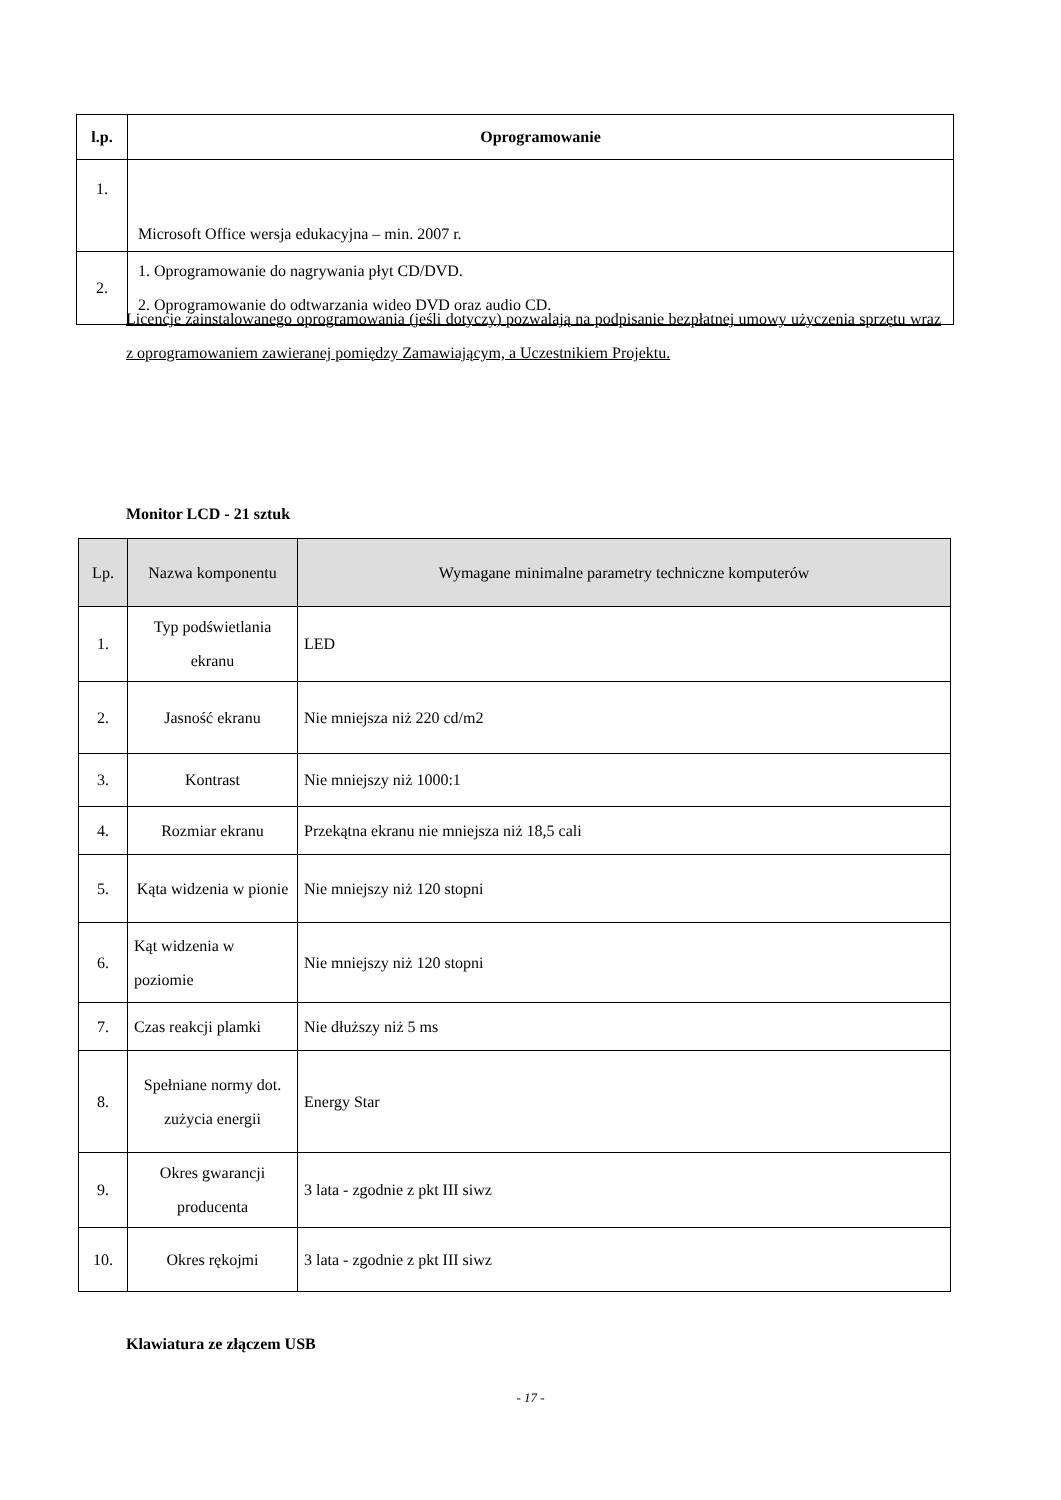| l.p. | Oprogramowanie |
| --- | --- |
| 1. | Microsoft Office wersja edukacyjna – min. 2007 r. |
| 2. | 1. Oprogramowanie do nagrywania płyt CD/DVD. 2. Oprogramowanie do odtwarzania wideo DVD oraz audio CD. |
Licencje zainstalowanego oprogramowania (jeśli dotyczy) pozwalają na podpisanie bezpłatnej umowy użyczenia sprzętu wraz z oprogramowaniem zawieranej pomiędzy Zamawiającym, a Uczestnikiem Projektu.
Monitor LCD - 21 sztuk
| Lp. | Nazwa komponentu | Wymagane minimalne parametry techniczne komputerów |
| 1. | Typ podświetlania ekranu | LED |
| 2. | Jasność ekranu | Nie mniejsza niż 220 cd/m2 |
| 3. | Kontrast | Nie mniejszy niż 1000:1 |
| 4. | Rozmiar ekranu | Przekątna ekranu nie mniejsza niż 18,5 cali |
| 5. | Kąta widzenia w pionie | Nie mniejszy niż 120 stopni |
| 6. | Kąt widzenia w poziomie | Nie mniejszy niż 120 stopni |
| 7. | Czas reakcji plamki | Nie dłuższy niż 5 ms |
| 8. | Spełniane normy dot. zużycia energii | Energy Star |
| 9. | Okres gwarancji producenta | 3 lata - zgodnie z pkt III siwz |
| 10. | Okres rękojmi | 3 lata - zgodnie z pkt III siwz |
Klawiatura ze złączem USB
- 17 -